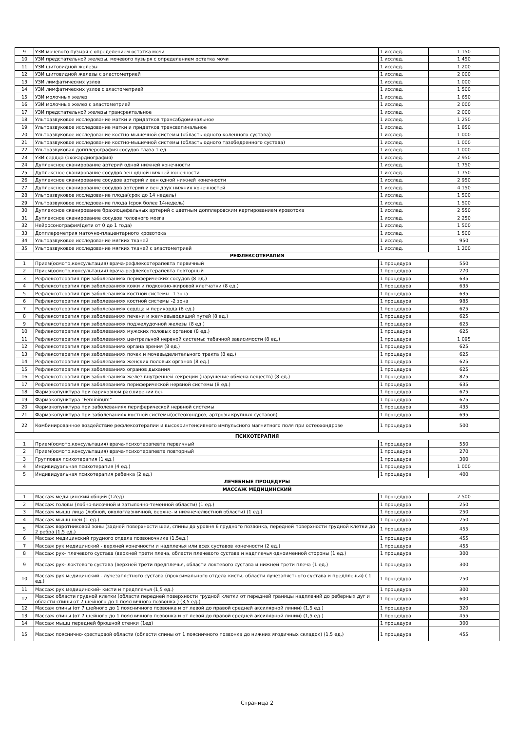| 9 | УЗИ мочевого пузыря с определением остатка мочи | 1 исслед. | 1 150 |
| 10 | УЗИ предстательной железы, мочевого пузыря с определением остатка мочи | 1 исслед. | 1 450 |
| 11 | УЗИ щитовидной железы | 1 исслед. | 1 200 |
| 12 | УЗИ щитовидной железы с эластометрией | 1 исслед. | 2 000 |
| 13 | УЗИ лимфатических узлов | 1 исслед. | 1 000 |
| 14 | УЗИ лимфатических узлов с эластометрией | 1 исслед. | 1 500 |
| 15 | УЗИ молочных желез | 1 исслед. | 1 650 |
| 16 | УЗИ молочных желез с эластометрией | 1 исслед. | 2 000 |
| 17 | УЗИ предстательной железы трансректальное | 1 исслед. | 2 000 |
| 18 | Ультразвуковое исследование матки и придатков трансабдоминальное | 1 исслед. | 1 250 |
| 19 | Ультразвуковое исследование матки и придатков трансвагинальное | 1 исслед. | 1 850 |
| 20 | Ультразвуковое исследование костно-мышечной системы (область одного коленного сустава) | 1 исслед. | 1 000 |
| 21 | Ультразвуковое исследование костно-мышечной системы (область одного тазобедренного сустава) | 1 исслед. | 1 000 |
| 22 | Ультразвуковая допплерография сосудов глаза 1 ед. | 1 исслед. | 1 000 |
| 23 | УЗИ сердца (эхокардиография) | 1 исслед. | 2 950 |
| 24 | Дуплексное сканирование артерий одной нижней конечности | 1 исслед. | 1 750 |
| 25 | Дуплексное сканирование сосудов вен одной нижней конечности | 1 исслед. | 1 750 |
| 26 | Дуплексное сканирование сосудов артерий и вен одной нижней конечности | 1 исслед. | 2 950 |
| 27 | Дуплексное сканирование сосудов артерий и вен двух нижних конечностей | 1 исслед. | 4 150 |
| 28 | Ультразвуковое исследование плода(срок до 14 недель) | 1 исслед. | 1 500 |
| 29 | Ультразвуковое исследование плода (срок более 14недель) | 1 исслед. | 1 500 |
| 30 | Дуплексное сканирование брахиоцефальных артерий с цветным допплеровским картированием кровотока | 1 исслед. | 2 550 |
| 31 | Дуплексное сканирование сосудов головного мозга | 1 исслед. | 2 250 |
| 32 | Нейросонография(дети от 0 до 1 года) | 1 исслед. | 1 500 |
| 33 | Допплерометрия маточно-плацентарного кровотока | 1 исслед. | 1 500 |
| 34 | Ультразвуковое исследование мягких тканей | 1 исслед. | 950 |
| 35 | Ультразвуковое исследование мягких тканей с эластометрией | 1 исслед. | 1 200 |
| РЕФЛЕКСОТЕРАПИЯ | | | |
| 1 | Прием(осмотр,консультация) врача-рефлексотерапевта первичный | 1 процедура | 550 |
| 2 | Прием(осмотр,консультация) врача-рефлексотерапевта повторный | 1 процедура | 270 |
| 3 | Рефлексотерапия при заболеваниях периферических сосудов (8 ед.) | 1 процедура | 635 |
| 4 | Рефлексотерапия при заболеваниях кожи и подкожно-жировой клетчатки (8 ед.) | 1 процедура | 635 |
| 5 | Рефлексотерапия при заболеваниях костной системы -1 зона | 1 процедура | 635 |
| 6 | Рефлексотерапия при заболеваниях костной системы -2 зона | 1 процедура | 985 |
| 7 | Рефлексотерапия при заболеваниях сердца и перикарда (8 ед.) | 1 процедура | 625 |
| 8 | Рефлексотерапия при заболеваниях печени и желчевыводящий путей (8 ед.) | 1 процедура | 625 |
| 9 | Рефлексотерапия при заболеваниях поджелудочной железы (8 ед.) | 1 процедура | 625 |
| 10 | Рефлексотерапия при заболеваниях мужских половых органов (8 ед.) | 1 процедура | 625 |
| 11 | Рефлексотерапия при заболеваниях центральной нервной системы: табачной зависимости (8 ед.) | 1 процедура | 1 095 |
| 12 | Рефлексотерапия при заболеваниях органа зрения (8 ед.) | 1 процедура | 625 |
| 13 | Рефлексотерапия при заболеваниях почек и мочевыделительного тракта (8 ед.) | 1 процедура | 625 |
| 14 | Рефлексотерапия при заболеваниях женских половых органов (8 ед.) | 1 процедура | 625 |
| 15 | Рефлексотерапия при заболеваниях огранов дыхания | 1 процедура | 625 |
| 16 | Рефлексотерапия при заболеваниях желез внутренней секреции (нарушение обмена веществ) (8 ед.) | 1 процедура | 875 |
| 17 | Рефлексотерапия при заболеваниях периферической нервной системы (8 ед.) | 1 процедура | 635 |
| 18 | Фармакопунктура при варикозном расширении вен | 1 процедура | 675 |
| 19 | Фармакопунктура "Femininum" | 1 процедура | 675 |
| 20 | Фармакопунктура при заболеваниях периферической нервной системы | 1 процедура | 435 |
| 21 | Фармакопунктура при заболеваниях костной системы(остеохондроз, артрозы крупных суставов) | 1 процедура | 695 |
| 22 | Комбинированное воздействие рефлексотерапии и высокоинтенсивного импульсного магнитного поля при остеохондрозе | 1 процедура | 500 |
| ПСИХОТЕРАПИЯ | | | |
| 1 | Прием(осмотр,консультация) врача-психотерапевта первичный | 1 процедура | 550 |
| 2 | Прием(осмотр,консультация) врача-психотерапевта повторный | 1 процедура | 270 |
| 3 | Групповая психотерапия (1 ед.) | 1 процедура | 300 |
| 4 | Индивидуальная психотерапия (4 ед.) | 1 процедура | 1 000 |
| 5 | Индивидуальная психотерапия ребенка (2 ед.) | 1 процедура | 400 |
| ЛЕЧЕБНЫЕ ПРОЦЕДУРЫ | | | |
| МАССАЖ МЕДИЦИНСКИЙ | | | |
| 1 | Массаж медицинский общий (12ед) | 1 процедура | 2 500 |
| 2 | Массаж головы (лобно-височной и затылочно-теменной области) (1 ед.) | 1 процедура | 250 |
| 3 | Массаж мышц лица (лобной, окологлазничной, верхне- и нижнечелюстной области) (1 ед.) | 1 процедура | 250 |
| 4 | Массаж мышц шеи (1 ед.) | 1 процедура | 250 |
| 5 | Массаж воротниковой зоны (задней поверхности шеи, спины до уровня 6 грудного позвонка, передней поверхности грудной клетки до 2 ребра (1,5 ед.) | 1 процедура | 455 |
| 6 | Массаж медицинский грудного отдела позвоночника (1,5ед.) | 1 процедура | 455 |
| 7 | Массаж рук медицинский - верхней конечности и надплечья или всех суставов конечности (2 ед.) | 1 процедура | 455 |
| 8 | Массаж рук- плечевого сустава (верхней трети плеча, области плечевого сустава и надплечья одноименной стороны (1 ед.) | 1 процедура | 300 |
| 9 | Массаж рук- локтевого сустава (верхней трети предплечья, области локтевого сустава и нижней трети плеча (1 ед.) | 1 процедура | 300 |
| 10 | Массаж рук медицинский - лучезапястного сустава (проксимального отдела кисти, области лучезапястного сустава и предплечья) ( 1 ед.) | 1 процедура | 250 |
| 11 | Массаж рук медицинский- кисти и предплечья (1,5 ед.) | 1 процедура | 300 |
| 12 | Массаж области грудной клетки (области передней поверхности грудной клетки от передней границы надплечий до реберных дуг и области спины от 7 шейного до 1 поясничного позвонка ) (3,5 ед.) | 1 процедура | 600 |
| 12 | Массаж спины (от 7 шейного до 1 поясничного позвонка и от левой до правой средней аксилярной линии) (1,5 ед.) | 1 процедура | 320 |
| 13 | Массаж спины (от 7 шейного до 1 поясничного позвонка и от левой до правой средней аксилярной линии) (1,5 ед.) | 1 процедура | 455 |
| 14 | Массаж мышц передней брюшной стенки (1ед) | 1 процедура | 300 |
| 15 | Массаж пояснично-крестцовой области (области спины от 1 поясничного позвонка до нижних ягодичных складок) (1,5 ед.) | 1 процедура | 455 |
Страница 2